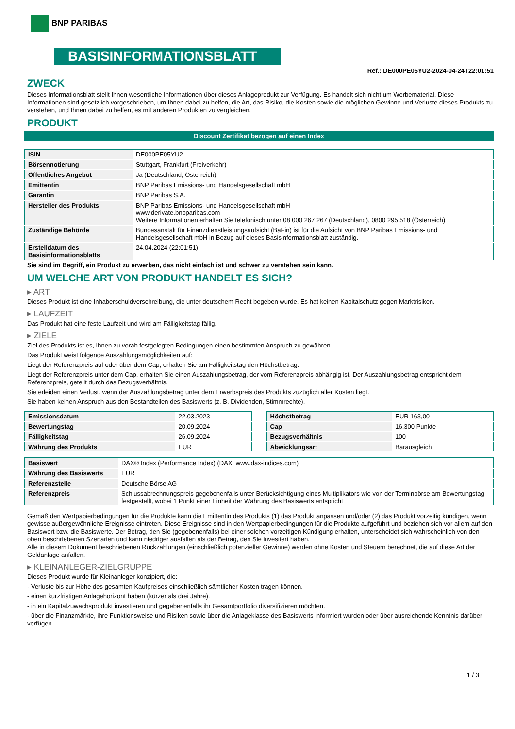BNP PARIBAS
BASISINFORMATIONSBLATT
Ref.: DE000PE05YU2-2024-04-24T22:01:51
ZWECK
Dieses Informationsblatt stellt Ihnen wesentliche Informationen über dieses Anlageprodukt zur Verfügung. Es handelt sich nicht um Werbematerial. Diese Informationen sind gesetzlich vorgeschrieben, um Ihnen dabei zu helfen, die Art, das Risiko, die Kosten sowie die möglichen Gewinne und Verluste dieses Produkts zu verstehen, und Ihnen dabei zu helfen, es mit anderen Produkten zu vergleichen.
PRODUKT
Discount Zertifikat bezogen auf einen Index
| ISIN | DE000PE05YU2 |
| Börsennotierung | Stuttgart, Frankfurt (Freiverkehr) |
| Öffentliches Angebot | Ja (Deutschland, Österreich) |
| Emittentin | BNP Paribas Emissions- und Handelsgesellschaft mbH |
| Garantin | BNP Paribas S.A. |
| Hersteller des Produkts | BNP Paribas Emissions- und Handelsgesellschaft mbH www.derivate.bnpparibas.com Weitere Informationen erhalten Sie telefonisch unter 08 000 267 267 (Deutschland), 0800 295 518 (Österreich) |
| Zuständige Behörde | Bundesanstalt für Finanzdienstleistungsaufsicht (BaFin) ist für die Aufsicht von BNP Paribas Emissions- und Handelsgesellschaft mbH in Bezug auf dieses Basisinformationsblatt zuständig. |
| Erstelldatum des Basisinformationsblatts | 24.04.2024 (22:01:51) |
Sie sind im Begriff, ein Produkt zu erwerben, das nicht einfach ist und schwer zu verstehen sein kann.
UM WELCHE ART VON PRODUKT HANDELT ES SICH?
▸ ART
Dieses Produkt ist eine Inhaberschuldverschreibung, die unter deutschem Recht begeben wurde. Es hat keinen Kapitalschutz gegen Marktrisiken.
▸ LAUFZEIT
Das Produkt hat eine feste Laufzeit und wird am Fälligkeitstag fällig.
▸ ZIELE
Ziel des Produkts ist es, Ihnen zu vorab festgelegten Bedingungen einen bestimmten Anspruch zu gewähren.
Das Produkt weist folgende Auszahlungsmöglichkeiten auf:
Liegt der Referenzpreis auf oder über dem Cap, erhalten Sie am Fälligkeitstag den Höchstbetrag.
Liegt der Referenzpreis unter dem Cap, erhalten Sie einen Auszahlungsbetrag, der vom Referenzpreis abhängig ist. Der Auszahlungsbetrag entspricht dem Referenzpreis, geteilt durch das Bezugsverhältnis.
Sie erleiden einen Verlust, wenn der Auszahlungsbetrag unter dem Erwerbspreis des Produkts zuzüglich aller Kosten liegt.
Sie haben keinen Anspruch aus den Bestandteilen des Basiswerts (z. B. Dividenden, Stimmrechte).
| Emissionsdatum | 22.03.2023 |
| Bewertungstag | 20.09.2024 |
| Fälligkeitstag | 26.09.2024 |
| Währung des Produkts | EUR |
| Höchstbetrag | EUR 163,00 |
| Cap | 16.300 Punkte |
| Bezugsverhältnis | 100 |
| Abwicklungsart | Barausgleich |
| Basiswert | DAX® Index (Performance Index) (DAX, www.dax-indices.com) |
| Währung des Basiswerts | EUR |
| Referenzstelle | Deutsche Börse AG |
| Referenzpreis | Schlussabrechnungspreis gegebenenfalls unter Berücksichtigung eines Multiplikators wie von der Terminbörse am Bewertungstag festgestellt, wobei 1 Punkt einer Einheit der Währung des Basiswerts entspricht |
Gemäß den Wertpapierbedingungen für die Produkte kann die Emittentin des Produkts (1) das Produkt anpassen und/oder (2) das Produkt vorzeitig kündigen, wenn gewisse außergewöhnliche Ereignisse eintreten. Diese Ereignisse sind in den Wertpapierbedingungen für die Produkte aufgeführt und beziehen sich vor allem auf den Basiswert bzw. die Basiswerte. Der Betrag, den Sie (gegebenenfalls) bei einer solchen vorzeitigen Kündigung erhalten, unterscheidet sich wahrscheinlich von den oben beschriebenen Szenarien und kann niedriger ausfallen als der Betrag, den Sie investiert haben.
Alle in diesem Dokument beschriebenen Rückzahlungen (einschließlich potenzieller Gewinne) werden ohne Kosten und Steuern berechnet, die auf diese Art der Geldanlage anfallen.
▸ KLEINANLEGER-ZIELGRUPPE
Dieses Produkt wurde für Kleinanleger konzipiert, die:
- Verluste bis zur Höhe des gesamten Kaufpreises einschließlich sämtlicher Kosten tragen können.
- einen kurzfristigen Anlagehorizont haben (kürzer als drei Jahre).
- in ein Kapitalzuwachsprodukt investieren und gegebenenfalls ihr Gesamtportfolio diversifizieren möchten.
- über die Finanzmärkte, ihre Funktionsweise und Risiken sowie über die Anlageklasse des Basiswerts informiert wurden oder über ausreichende Kenntnis darüber verfügen.
1 / 3